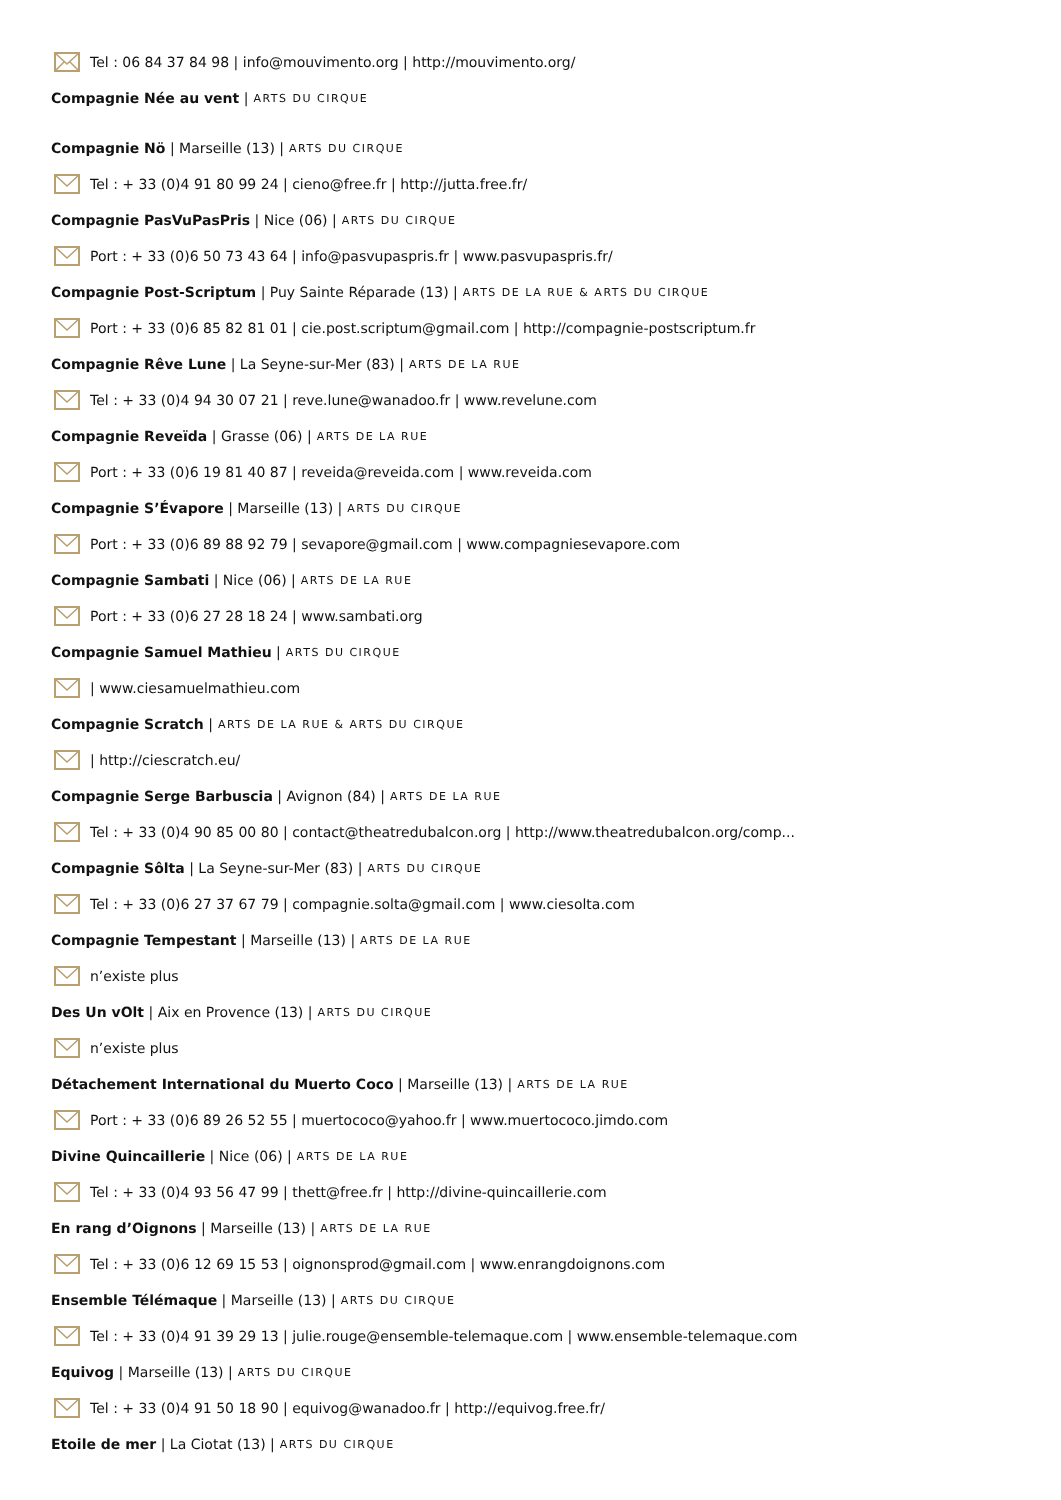Tel : 06 84 37 84 98 | info@mouvimento.org | http://mouvimento.org/
Compagnie Née au vent | ARTS DU CIRQUE
Compagnie Nö | Marseille (13) | ARTS DU CIRQUE
Tel : + 33 (0)4 91 80 99 24 | cieno@free.fr | http://jutta.free.fr/
Compagnie PasVuPasPris | Nice (06) | ARTS DU CIRQUE
Port : + 33 (0)6 50 73 43 64 | info@pasvupaspris.fr | www.pasvupaspris.fr/
Compagnie Post-Scriptum | Puy Sainte Réparade (13) | ARTS DE LA RUE & ARTS DU CIRQUE
Port : + 33 (0)6 85 82 81 01 | cie.post.scriptum@gmail.com | http://compagnie-postscriptum.fr
Compagnie Rêve Lune | La Seyne-sur-Mer (83) | ARTS DE LA RUE
Tel : + 33 (0)4 94 30 07 21 | reve.lune@wanadoo.fr | www.revelune.com
Compagnie Reveïda | Grasse (06) | ARTS DE LA RUE
Port : + 33 (0)6 19 81 40 87 | reveida@reveida.com | www.reveida.com
Compagnie S’Évapore | Marseille (13) | ARTS DU CIRQUE
Port : + 33 (0)6 89 88 92 79 | sevapore@gmail.com | www.compagniesevapore.com
Compagnie Sambati | Nice (06) | ARTS DE LA RUE
Port : + 33 (0)6 27 28 18 24 | www.sambati.org
Compagnie Samuel Mathieu | ARTS DU CIRQUE
| www.ciesamuelmathieu.com
Compagnie Scratch | ARTS DE LA RUE & ARTS DU CIRQUE
| http://ciescratch.eu/
Compagnie Serge Barbuscia | Avignon (84) | ARTS DE LA RUE
Tel : + 33 (0)4 90 85 00 80 | contact@theatredubalcon.org | http://www.theatredubalcon.org/comp...
Compagnie Sôlta | La Seyne-sur-Mer (83) | ARTS DU CIRQUE
Tel : + 33 (0)6 27 37 67 79 | compagnie.solta@gmail.com | www.ciesolta.com
Compagnie Tempestant | Marseille (13) | ARTS DE LA RUE
n’existe plus
Des Un vOlt | Aix en Provence (13) | ARTS DU CIRQUE
n’existe plus
Détachement International du Muerto Coco | Marseille (13) | ARTS DE LA RUE
Port : + 33 (0)6 89 26 52 55 | muertococo@yahoo.fr | www.muertococo.jimdo.com
Divine Quincaillerie | Nice (06) | ARTS DE LA RUE
Tel : + 33 (0)4 93 56 47 99 | thett@free.fr | http://divine-quincaillerie.com
En rang d’Oignons | Marseille (13) | ARTS DE LA RUE
Tel : + 33 (0)6 12 69 15 53 | oignonsprod@gmail.com | www.enrangdoignons.com
Ensemble Télémaque | Marseille (13) | ARTS DU CIRQUE
Tel : + 33 (0)4 91 39 29 13 | julie.rouge@ensemble-telemaque.com | www.ensemble-telemaque.com
Equivog | Marseille (13) | ARTS DU CIRQUE
Tel : + 33 (0)4 91 50 18 90 | equivog@wanadoo.fr | http://equivog.free.fr/
Etoile de mer | La Ciotat (13) | ARTS DU CIRQUE